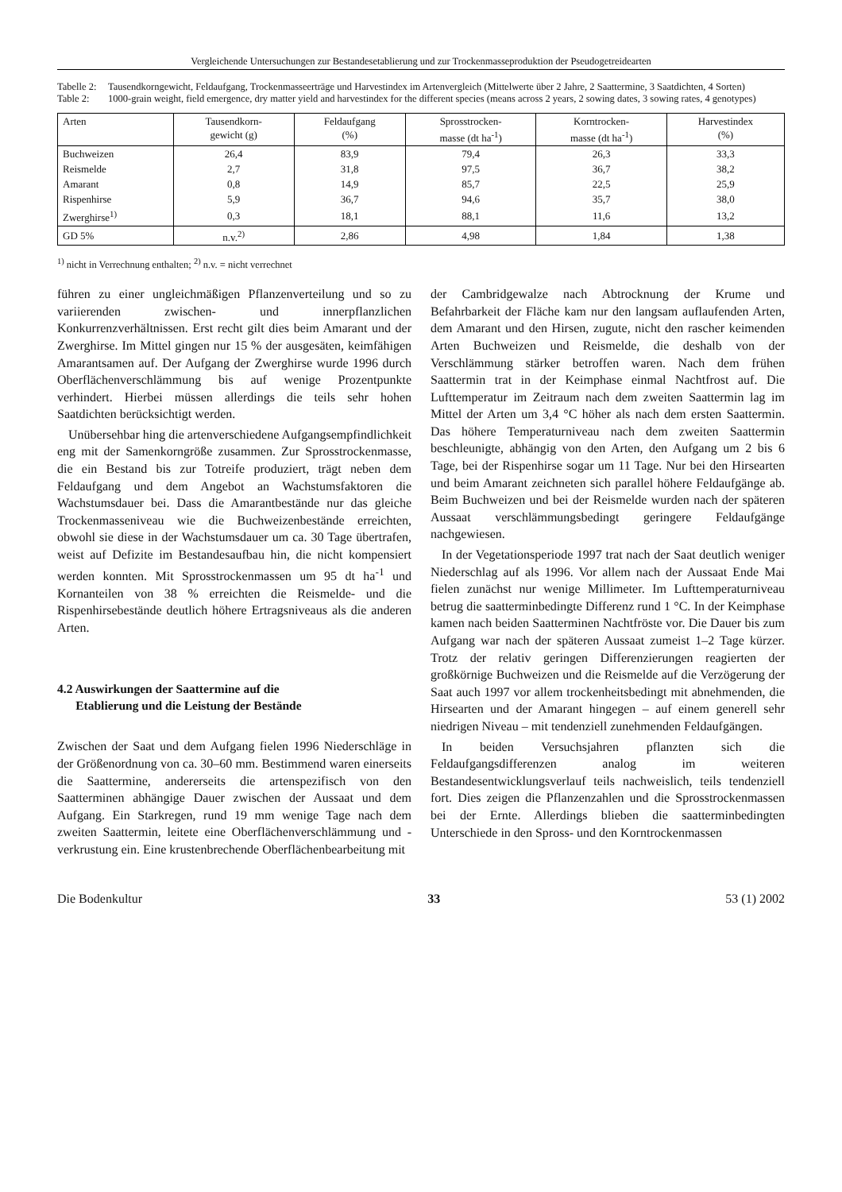Vergleichende Untersuchungen zur Bestandesetablierung und zur Trockenmasseproduktion der Pseudogetreidearten
Tabelle 2: Tausendkorngewicht, Feldaufgang, Trockenmasseerträge und Harvestindex im Artenvergleich (Mittelwerte über 2 Jahre, 2 Saattermine, 3 Saatdichten, 4 Sorten)
Table 2: 1000-grain weight, field emergence, dry matter yield and harvestindex for the different species (means across 2 years, 2 sowing dates, 3 sowing rates, 4 genotypes)
| Arten | Tausendkorn- gewicht (g) | Feldaufgang (%) | Sprosstrocken- masse (dt ha<sup>-1</sup>) | Korntrocken- masse (dt ha<sup>-1</sup>) | Harvestindex (%) |
| --- | --- | --- | --- | --- | --- |
| Buchweizen | 26,4 | 83,9 | 79,4 | 26,3 | 33,3 |
| Reismelde | 2,7 | 31,8 | 97,5 | 36,7 | 38,2 |
| Amarant | 0,8 | 14,9 | 85,7 | 22,5 | 25,9 |
| Rispenhirse | 5,9 | 36,7 | 94,6 | 35,7 | 38,0 |
| Zwerghirse<sup>1)</sup> | 0,3 | 18,1 | 88,1 | 11,6 | 13,2 |
| GD 5% | n.v.<sup>2)</sup> | 2,86 | 4,98 | 1,84 | 1,38 |
<sup>1)</sup> nicht in Verrechnung enthalten; <sup>2)</sup> n.v. = nicht verrechnet
führen zu einer ungleichmäßigen Pflanzenverteilung und so zu variierenden zwischen- und innerpflanzlichen Konkurrenzverhältnissen. Erst recht gilt dies beim Amarant und der Zwerghirse. Im Mittel gingen nur 15 % der ausgesäten, keimfähigen Amarantsamen auf. Der Aufgang der Zwerghirse wurde 1996 durch Oberflächenverschlämmung bis auf wenige Prozentpunkte verhindert. Hierbei müssen allerdings die teils sehr hohen Saatdichten berücksichtigt werden.
Unübersehbar hing die artenverschiedene Aufgangsempfindlichkeit eng mit der Samenkorngröße zusammen. Zur Sprosstrockenmasse, die ein Bestand bis zur Totreife produziert, trägt neben dem Feldaufgang und dem Angebot an Wachstumsfaktoren die Wachstumsdauer bei. Dass die Amarantbestände nur das gleiche Trockenmasseniveau wie die Buchweizenbestände erreichten, obwohl sie diese in der Wachstumsdauer um ca. 30 Tage übertrafen, weist auf Defizite im Bestandesaufbau hin, die nicht kompensiert werden konnten. Mit Sprosstrockenmassen um 95 dt ha<sup>-1</sup> und Kornanteilen von 38 % erreichten die Reismelde- und die Rispenhirsebestände deutlich höhere Ertragsniveaus als die anderen Arten.
4.2 Auswirkungen der Saattermine auf die
Etablierung und die Leistung der Bestände
Zwischen der Saat und dem Aufgang fielen 1996 Niederschläge in der Größenordnung von ca. 30–60 mm. Bestimmend waren einerseits die Saattermine, andererseits die artenspezifisch von den Saatterminen abhängige Dauer zwischen der Aussaat und dem Aufgang. Ein Starkregen, rund 19 mm wenige Tage nach dem zweiten Saattermin, leitete eine Oberflächenverschlämmung und -verkrustung ein. Eine krustenbrechende Oberflächenbearbeitung mit
der Cambridgewalze nach Abtrocknung der Krume und Befahrbarkeit der Fläche kam nur den langsam auflaufenden Arten, dem Amarant und den Hirsen, zugute, nicht den rascher keimenden Arten Buchweizen und Reismelde, die deshalb von der Verschlämmung stärker betroffen waren. Nach dem frühen Saattermin trat in der Keimphase einmal Nachtfrost auf. Die Lufttemperatur im Zeitraum nach dem zweiten Saattermin lag im Mittel der Arten um 3,4 °C höher als nach dem ersten Saattermin. Das höhere Temperaturniveau nach dem zweiten Saattermin beschleunigte, abhängig von den Arten, den Aufgang um 2 bis 6 Tage, bei der Rispenhirse sogar um 11 Tage. Nur bei den Hirsearten und beim Amarant zeichneten sich parallel höhere Feldaufgänge ab. Beim Buchweizen und bei der Reismelde wurden nach der späteren Aussaat verschlämmungsbedingt geringere Feldaufgänge nachgewiesen.
In der Vegetationsperiode 1997 trat nach der Saat deutlich weniger Niederschlag auf als 1996. Vor allem nach der Aussaat Ende Mai fielen zunächst nur wenige Millimeter. Im Lufttemperaturniveau betrug die saatterminbedingte Differenz rund 1 °C. In der Keimphase kamen nach beiden Saatterminen Nachtfröste vor. Die Dauer bis zum Aufgang war nach der späteren Aussaat zumeist 1–2 Tage kürzer. Trotz der relativ geringen Differenzierungen reagierten der großkörnige Buchweizen und die Reismelde auf die Verzögerung der Saat auch 1997 vor allem trockenheitsbedingt mit abnehmenden, die Hirsearten und der Amarant hingegen – auf einem generell sehr niedrigen Niveau – mit tendenziell zunehmenden Feldaufgängen.
In beiden Versuchsjahren pflanzten sich die Feldaufgangsdifferenzen analog im weiteren Bestandesentwicklungsverlauf teils nachweislich, teils tendenziell fort. Dies zeigen die Pflanzenzahlen und die Sprosstrockenmassen bei der Ernte. Allerdings blieben die saatterminbedingten Unterschiede in den Spross- und den Korntrockenmassen
Die Bodenkultur 33 53 (1) 2002